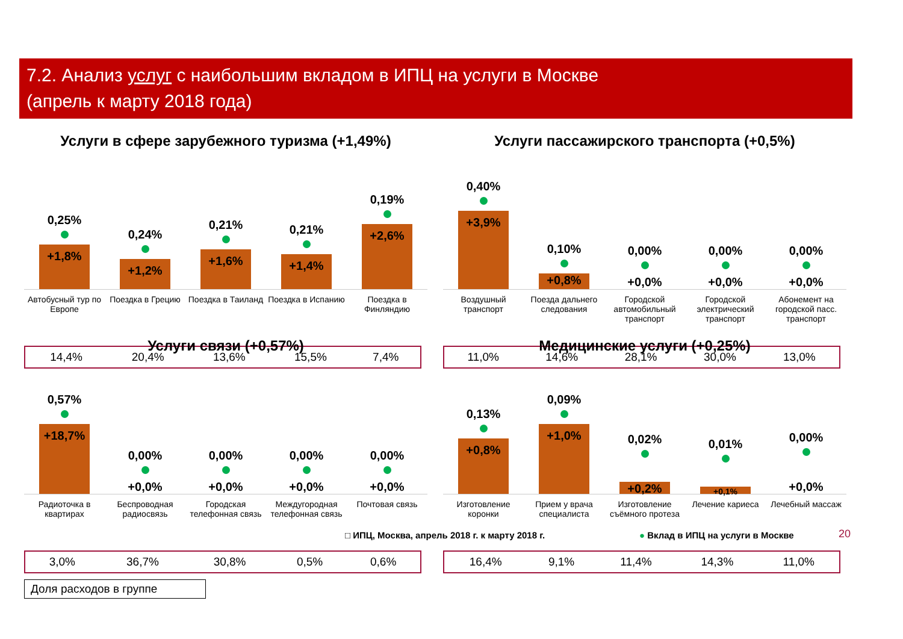7.2. Анализ услуг с наибольшим вкладом в ИПЦ на услуги в Москве
(апрель к марту 2018 года)
Услуги в сфере зарубежного туризма (+1,49%)
0,25%
+1,8%
0,24%
+1,2%
0,21%
+1,6%
0,21%
+1,4%
0,19%
+2,6%
Автобусный тур по Европе Поездка в Грецию Поездка в Таиланд Поездка в Испанию Поездка в Финляндию
| 14,4% | 20,4% | 13,6% | 15,5% | 7,4% |
Услуги пассажирского транспорта (+0,5%)
0,40%
+3,9%
0,10%
+0,8%
0,00%
+0,0%
0,00%
+0,0%
0,00%
+0,0%
Воздушный транспорт Поезда дальнего следования Городской автомобильный транспорт
Городской электрический транспорт
Абонемент на городской пасс. транспорт
| 11,0% | 14,6% | 28,1% | 30,0% | 13,0% |
Услуги связи (+0,57%)
0,57%
+18,7%
0,00%
+0,0%
0,00%
+0,0%
0,00%
+0,0%
0,00%
+0,0%
Радиоточка в квартирах Беспроводная радиосвязь Городская телефонная связь Междугородная телефонная связь Почтовая связь
| 3,0% | 36,7% | 30,8% | 0,5% | 0,6% |
Доля расходов в группе
Медицинские услуги (+0,25%)
0,13%
+0,8%
0,09%
+1,0%
0,02%
+0,2%
0,01%
+0,1%
0,00%
+0,0%
Изготовление коронки Прием у врача специалиста Изготовление съёмного протеза Лечение кариеса Лечебный массаж
| 16,4% | 9,1% | 11,4% | 14,3% | 11,0% |
□ ИПЦ, Москва, апрель 2018 г. к марту 2018 г.
● Вклад в ИПЦ на услуги в Москве
20